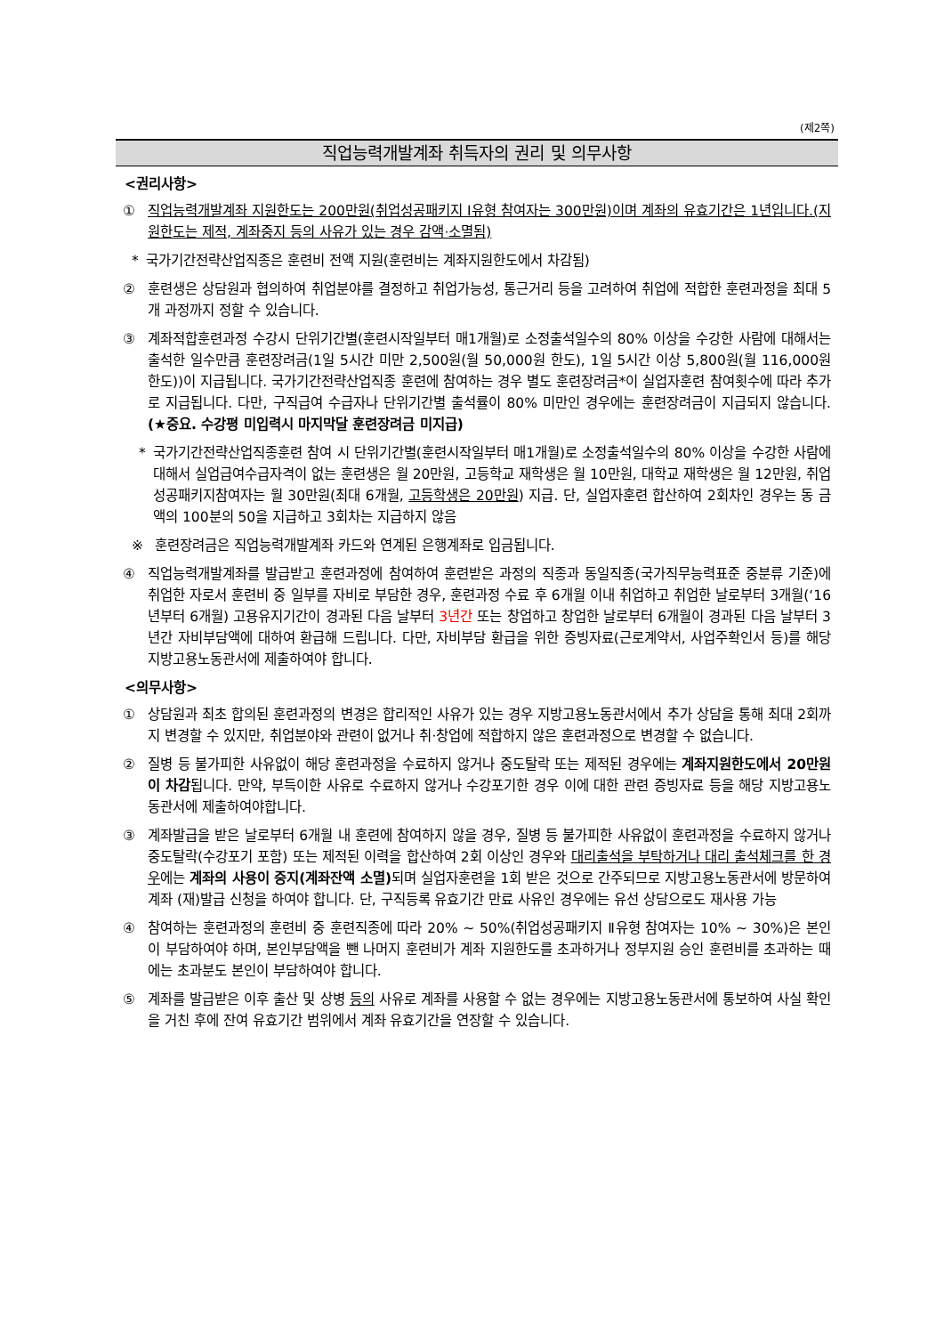(제2쪽)
직업능력개발계좌 취득자의 권리 및 의무사항
<권리사항>
① 직업능력개발계좌 지원한도는 200만원(취업성공패키지 Ⅰ유형 참여자는 300만원)이며 계좌의 유효기간은 1년입니다.(지원한도는 제적, 계좌중지 등의 사유가 있는 경우 감액·소멸됨)
* 국가기간전략산업직종은 훈련비 전액 지원(훈련비는 계좌지원한도에서 차감됨)
② 훈련생은 상담원과 협의하여 취업분야를 결정하고 취업가능성, 통근거리 등을 고려하여 취업에 적합한 훈련과정을 최대 5개 과정까지 정할 수 있습니다.
③ 계좌적합훈련과정 수강시 단위기간별(훈련시작일부터 매1개월)로 소정출석일수의 80% 이상을 수강한 사람에 대해서는 출석한 일수만큼 훈련장려금(1일 5시간 미만 2,500원(월 50,000원 한도), 1일 5시간 이상 5,800원(월 116,000원 한도))이 지급됩니다. 국가기간전략산업직종 훈련에 참여하는 경우 별도 훈련장려금*이 실업자훈련 참여횟수에 따라 추가로 지급됩니다. 다만, 구직급여 수급자나 단위기간별 출석률이 80% 미만인 경우에는 훈련장려금이 지급되지 않습니다.(★중요. 수강평 미입력시 마지막달 훈련장려금 미지급)
* 국가기간전략산업직종훈련 참여 시 단위기간별(훈련시작일부터 매1개월)로 소정출석일수의 80% 이상을 수강한 사람에 대해서 실업급여수급자격이 없는 훈련생은 월 20만원, 고등학교 재학생은 월 10만원, 대학교 재학생은 월 12만원, 취업성공패키지참여자는 월 30만원(최대 6개월, 고등학생은 20만원) 지급. 단, 실업자훈련 합산하여 2회차인 경우는 동 금액의 100분의 50을 지급하고 3회차는 지급하지 않음
※ 훈련장려금은 직업능력개발계좌 카드와 연계된 은행계좌로 입금됩니다.
④ 직업능력개발계좌를 발급받고 훈련과정에 참여하여 훈련받은 과정의 직종과 동일직종(국가직무능력표준 중분류 기준)에 취업한 자로서 훈련비 중 일부를 자비로 부담한 경우, 훈련과정 수료 후 6개월 이내 취업하고 취업한 날로부터 3개월(‘16년부터 6개월) 고용유지기간이 경과된 다음 날부터 3년간 또는 창업하고 창업한 날로부터 6개월이 경과된 다음 날부터 3년간 자비부담액에 대하여 환급해 드립니다. 다만, 자비부담 환급을 위한 증빙자료(근로계약서, 사업주확인서 등)를 해당 지방고용노동관서에 제출하여야 합니다.
<의무사항>
① 상담원과 최초 합의된 훈련과정의 변경은 합리적인 사유가 있는 경우 지방고용노동관서에서 추가 상담을 통해 최대 2회까지 변경할 수 있지만, 취업분야와 관련이 없거나 취·창업에 적합하지 않은 훈련과정으로 변경할 수 없습니다.
② 질병 등 불가피한 사유없이 해당 훈련과정을 수료하지 않거나 중도탈락 또는 제적된 경우에는 계좌지원한도에서 20만원이 차감됩니다. 만약, 부득이한 사유로 수료하지 않거나 수강포기한 경우 이에 대한 관련 증빙자료 등을 해당 지방고용노동관서에 제출하여야합니다.
③ 계좌발급을 받은 날로부터 6개월 내 훈련에 참여하지 않을 경우, 질병 등 불가피한 사유없이 훈련과정을 수료하지 않거나 중도탈락(수강포기 포함) 또는 제적된 이력을 합산하여 2회 이상인 경우와 대리출석을 부탁하거나 대리 출석체크를 한 경우에는 계좌의 사용이 중지(계좌잔액 소멸) 되며 실업자훈련을 1회 받은 것으로 간주되므로 지방고용노동관서에 방문하여 계좌 (재)발급 신청을 하여야 합니다. 단, 구직등록 유효기간 만료 사유인 경우에는 유선 상담으로도 재사용 가능
④ 참여하는 훈련과정의 훈련비 중 훈련직종에 따라 20% ~ 50%(취업성공패키지 Ⅱ유형 참여자는 10% ~ 30%)은 본인이 부담하여야 하며, 본인부담액을 뺀 나머지 훈련비가 계좌 지원한도를 초과하거나 정부지원 승인 훈련비를 초과하는 때에는 초과분도 본인이 부담하여야 합니다.
⑤ 계좌를 발급받은 이후 출산 및 상병 등의 사유로 계좌를 사용할 수 없는 경우에는 지방고용노동관서에 통보하여 사실 확인을 거친 후에 잔여 유효기간 범위에서 계좌 유효기간을 연장할 수 있습니다.